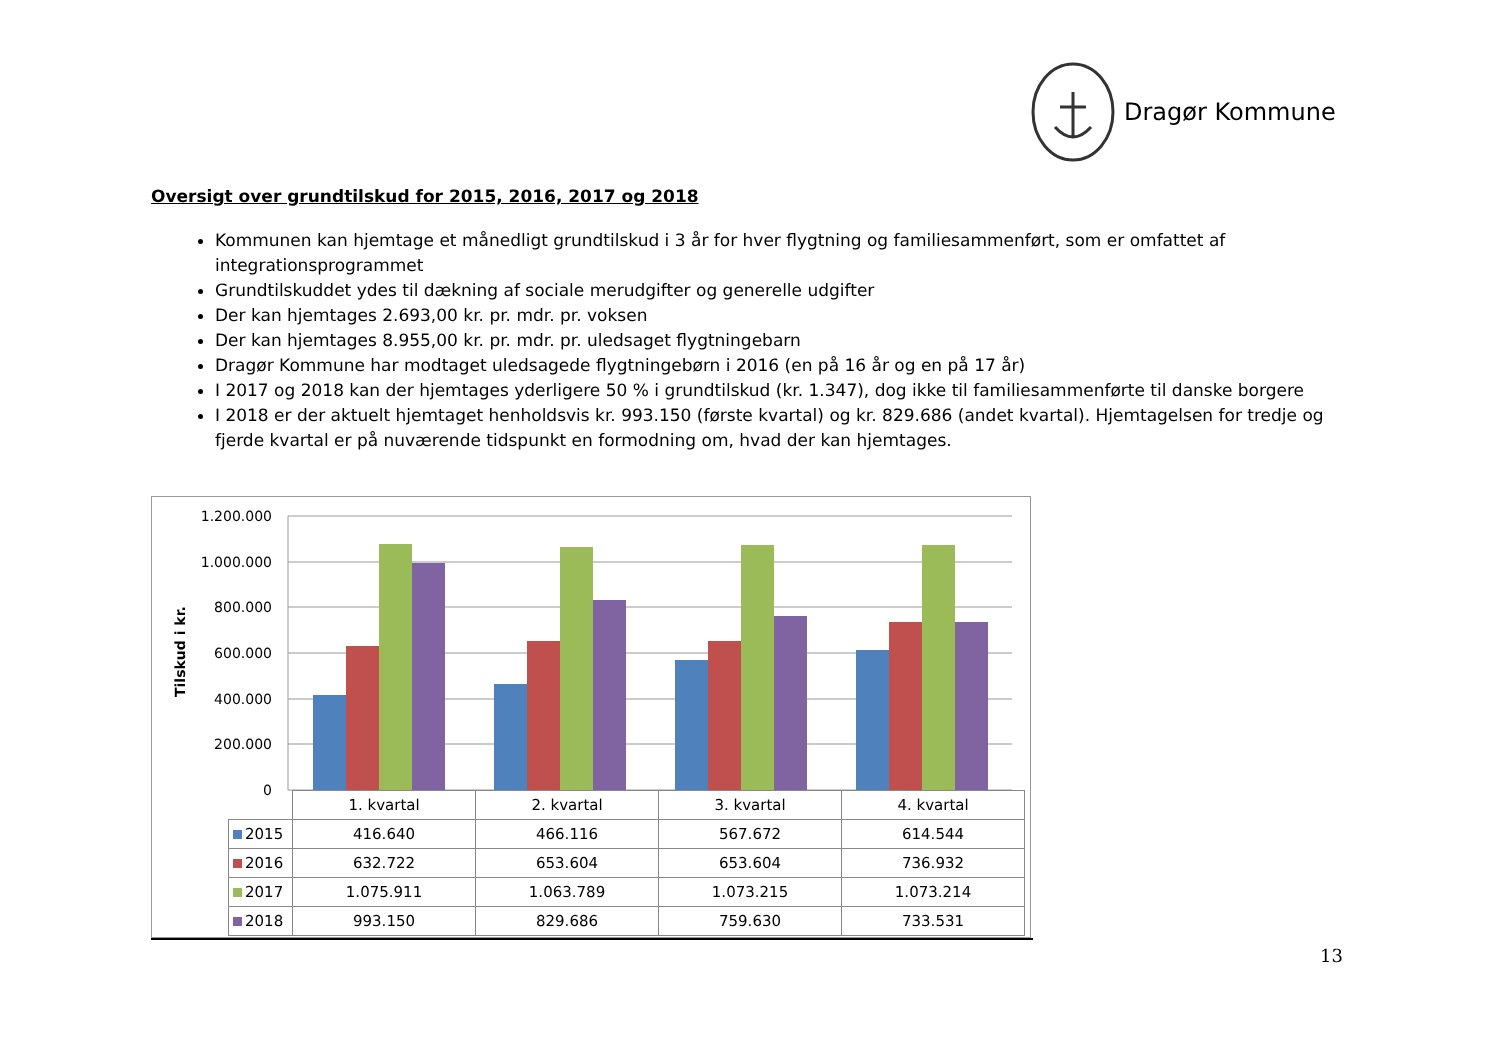Dragør Kommune
Oversigt over grundtilskud for 2015, 2016, 2017 og 2018
Kommunen kan hjemtage et månedligt grundtilskud i 3 år for hver flygtning og familiesammenført, som er omfattet af integrationsprogrammet
Grundtilskuddet ydes til dækning af sociale merudgifter og generelle udgifter
Der kan hjemtages 2.693,00 kr. pr. mdr. pr. voksen
Der kan hjemtages 8.955,00 kr. pr. mdr. pr. uledsaget flygtningebarn
Dragør Kommune har modtaget uledsagede flygtningebørn i 2016 (en på 16 år og en på 17 år)
I 2017 og 2018 kan der hjemtages yderligere 50 % i grundtilskud (kr. 1.347), dog ikke til familiesammenførte til danske borgere
I 2018 er der aktuelt hjemtaget henholdsvis kr. 993.150 (første kvartal) og kr. 829.686 (andet kvartal). Hjemtagelsen for tredje og fjerde kvartal er på nuværende tidspunkt en formodning om, hvad der kan hjemtages.
1.200.000
1.000.000
800.000
600.000
400.000
200.000
0
Tilskud i kr.
| | 1. kvartal | 2. kvartal | 3. kvartal | 4. kvartal |
| 2015 | 416.640 | 466.116 | 567.672 | 614.544 |
| 2016 | 632.722 | 653.604 | 653.604 | 736.932 |
| 2017 | 1.075.911 | 1.063.789 | 1.073.215 | 1.073.214 |
| 2018 | 993.150 | 829.686 | 759.630 | 733.531 |
13